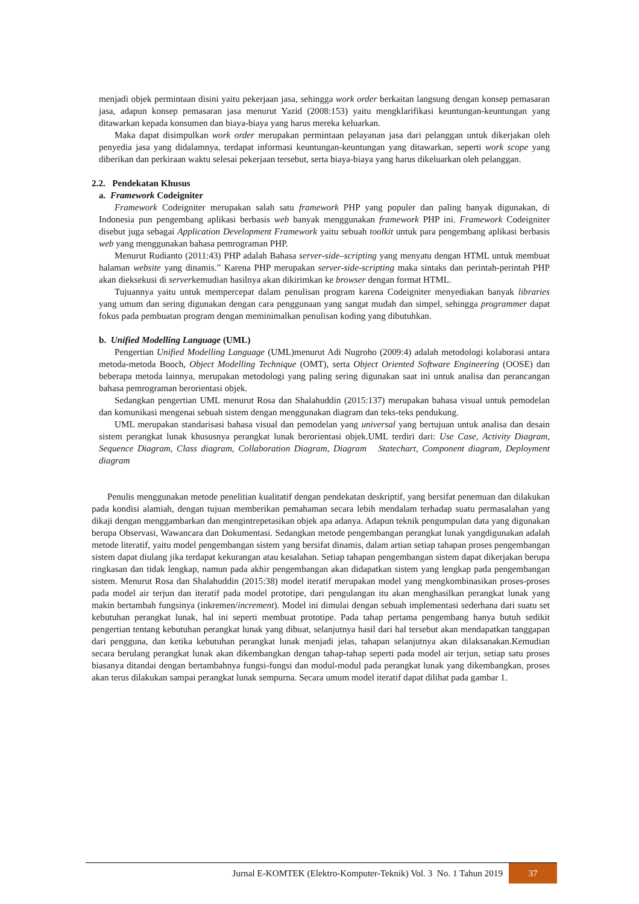menjadi objek permintaan disini yaitu pekerjaan jasa, sehingga work order berkaitan langsung dengan konsep pemasaran jasa, adapun konsep pemasaran jasa menurut Yazid (2008:153) yaitu mengklarifikasi keuntungan-keuntungan yang ditawarkan kepada konsumen dan biaya-biaya yang harus mereka keluarkan.
Maka dapat disimpulkan work order merupakan permintaan pelayanan jasa dari pelanggan untuk dikerjakan oleh penyedia jasa yang didalamnya, terdapat informasi keuntungan-keuntungan yang ditawarkan, seperti work scope yang diberikan dan perkiraan waktu selesai pekerjaan tersebut, serta biaya-biaya yang harus dikeluarkan oleh pelanggan.
2.2. Pendekatan Khusus
a. Framework Codeigniter
Framework Codeigniter merupakan salah satu framework PHP yang populer dan paling banyak digunakan, di Indonesia pun pengembang aplikasi berbasis web banyak menggunakan framework PHP ini. Framework Codeigniter disebut juga sebagai Application Development Framework yaitu sebuah toolkit untuk para pengembang aplikasi berbasis web yang menggunakan bahasa pemrograman PHP.
Menurut Rudianto (2011:43) PHP adalah Bahasa server-side–scripting yang menyatu dengan HTML untuk membuat halaman website yang dinamis.” Karena PHP merupakan server-side-scripting maka sintaks dan perintah-perintah PHP akan dieksekusi di serverkemudian hasilnya akan dikirimkan ke browser dengan format HTML.
Tujuannya yaitu untuk mempercepat dalam penulisan program karena Codeigniter menyediakan banyak libraries yang umum dan sering digunakan dengan cara penggunaan yang sangat mudah dan simpel, sehingga programmer dapat fokus pada pembuatan program dengan meminimalkan penulisan koding yang dibutuhkan.
b. Unified Modelling Language (UML)
Pengertian Unified Modelling Language (UML)menurut Adi Nugroho (2009:4) adalah metodologi kolaborasi antara metoda-metoda Booch, Object Modelling Technique (OMT), serta Object Oriented Software Engineering (OOSE) dan beberapa metoda lainnya, merupakan metodologi yang paling sering digunakan saat ini untuk analisa dan perancangan bahasa pemrograman berorientasi objek.
Sedangkan pengertian UML menurut Rosa dan Shalahuddin (2015:137) merupakan bahasa visual untuk pemodelan dan komunikasi mengenai sebuah sistem dengan menggunakan diagram dan teks-teks pendukung.
UML merupakan standarisasi bahasa visual dan pemodelan yang universal yang bertujuan untuk analisa dan desain sistem perangkat lunak khususnya perangkat lunak berorientasi objek.UML terdiri dari: Use Case, Activity Diagram, Sequence Diagram, Class diagram, Collaboration Diagram, Diagram Statechart, Component diagram, Deployment diagram
Penulis menggunakan metode penelitian kualitatif dengan pendekatan deskriptif, yang bersifat penemuan dan dilakukan pada kondisi alamiah, dengan tujuan memberikan pemahaman secara lebih mendalam terhadap suatu permasalahan yang dikaji dengan menggambarkan dan mengintrepetasikan objek apa adanya. Adapun teknik pengumpulan data yang digunakan berupa Observasi, Wawancara dan Dokumentasi. Sedangkan metode pengembangan perangkat lunak yangdigunakan adalah metode literatif, yaitu model pengembangan sistem yang bersifat dinamis, dalam artian setiap tahapan proses pengembangan sistem dapat diulang jika terdapat kekurangan atau kesalahan. Setiap tahapan pengembangan sistem dapat dikerjakan berupa ringkasan dan tidak lengkap, namun pada akhir pengembangan akan didapatkan sistem yang lengkap pada pengembangan sistem. Menurut Rosa dan Shalahuddin (2015:38) model iteratif merupakan model yang mengkombinasikan proses-proses pada model air terjun dan iteratif pada model prototipe, dari pengulangan itu akan menghasilkan perangkat lunak yang makin bertambah fungsinya (inkremen/increment). Model ini dimulai dengan sebuah implementasi sederhana dari suatu set kebutuhan perangkat lunak, hal ini seperti membuat prototipe. Pada tahap pertama pengembang hanya butuh sedikit pengertian tentang kebutuhan perangkat lunak yang dibuat, selanjutnya hasil dari hal tersebut akan mendapatkan tanggapan dari pengguna, dan ketika kebutuhan perangkat lunak menjadi jelas, tahapan selanjutnya akan dilaksanakan.Kemudian secara berulang perangkat lunak akan dikembangkan dengan tahap-tahap seperti pada model air terjun, setiap satu proses biasanya ditandai dengan bertambahnya fungsi-fungsi dan modul-modul pada perangkat lunak yang dikembangkan, proses akan terus dilakukan sampai perangkat lunak sempurna. Secara umum model iteratif dapat dilihat pada gambar 1.
Jurnal E-KOMTEK (Elektro-Komputer-Teknik) Vol. 3 No. 1 Tahun 2019
37